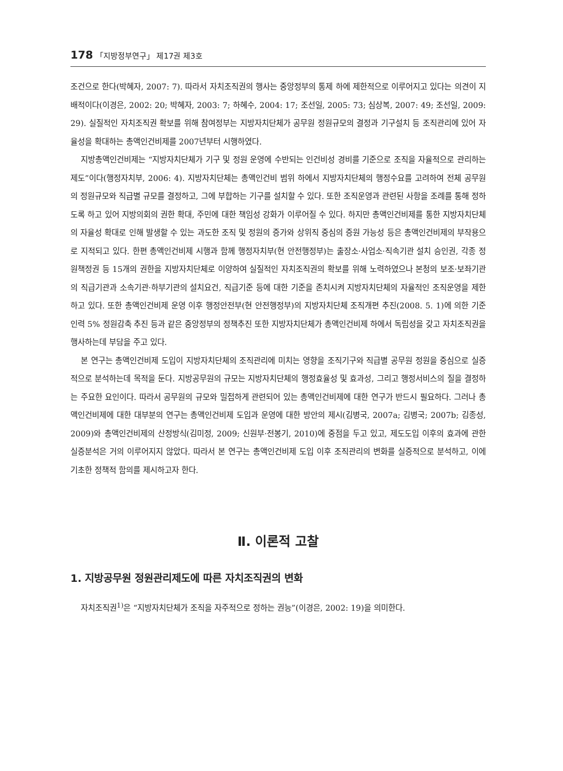178 「지방정부연구」 제17권 제3호
조건으로 한다(박혜자, 2007: 7). 따라서 자치조직권의 행사는 중앙정부의 통제 하에 제한적으로 이루어지고 있다는 의견이 지배적이다(이경은, 2002: 20; 박혜자, 2003: 7; 하혜수, 2004: 17; 조선일, 2005: 73; 심상복, 2007: 49; 조선일, 2009: 29). 실질적인 자치조직권 확보를 위해 참여정부는 지방자치단체가 공무원 정원규모의 결정과 기구설치 등 조직관리에 있어 자율성을 확대하는 총액인건비제를 2007년부터 시행하였다.
지방총액인건비제는 “지방자치단체가 기구 및 정원 운영에 수반되는 인건비성 경비를 기준으로 조직을 자율적으로 관리하는 제도”이다(행정자치부, 2006: 4). 지방자치단체는 총액인건비 범위 하에서 지방자치단체의 행정수요를 고려하여 전체 공무원의 정원규모와 직급별 규모를 결정하고, 그에 부합하는 기구를 설치할 수 있다. 또한 조직운영과 관련된 사항을 조례를 통해 정하도록 하고 있어 지방의회의 권한 확대, 주민에 대한 책임성 강화가 이루어질 수 있다. 하지만 총액인건비제를 통한 지방자치단체의 자율성 확대로 인해 발생할 수 있는 과도한 조직 및 정원의 증가와 상위직 중심의 증원 가능성 등은 총액인건비제의 부작용으로 지적되고 있다. 한편 총액인건비제 시행과 함께 행정자치부(현 안전행정부)는 출장소·사업소·직속기관 설치 승인권, 각종 정원책정권 등 15개의 권한을 지방자치단체로 이양하여 실질적인 자치조직권의 확보를 위해 노력하였으나 본청의 보조·보좌기관의 직급기관과 소속기관·하부기관의 설치요건, 직급기준 등에 대한 기준을 존치시켜 지방자치단체의 자율적인 조직운영을 제한하고 있다. 또한 총액인건비제 운영 이후 행정안전부(현 안전행정부)의 지방자치단체 조직개편 추진(2008. 5. 1)에 의한 기준인력 5% 정원감축 추진 등과 같은 중앙정부의 정책추진 또한 지방자치단체가 총액인건비제 하에서 독립성을 갖고 자치조직권을 행사하는데 부담을 주고 있다.
본 연구는 총액인건비제 도입이 지방자치단체의 조직관리에 미치는 영향을 조직기구와 직급별 공무원 정원을 중심으로 실증적으로 분석하는데 목적을 둔다. 지방공무원의 규모는 지방자치단체의 행정효율성 및 효과성, 그리고 행정서비스의 질을 결정하는 주요한 요인이다. 따라서 공무원의 규모와 밀접하게 관련되어 있는 총액인건비제에 대한 연구가 반드시 필요하다. 그러나 총액인건비제에 대한 대부분의 연구는 총액인건비제 도입과 운영에 대한 방안의 제시(김병국, 2007a; 김병국; 2007b; 김종성, 2009)와 총액인건비제의 산정방식(김미정, 2009; 신원부·전봉기, 2010)에 중점을 두고 있고, 제도도입 이후의 효과에 관한 실증분석은 거의 이루어지지 않았다. 따라서 본 연구는 총액인건비제 도입 이후 조직관리의 변화를 실증적으로 분석하고, 이에 기초한 정책적 함의를 제시하고자 한다.
Ⅱ. 이론적 고찰
1. 지방공무원 정원관리제도에 따른 자치조직권의 변화
자치조직권<sup>1)</sup>은 “지방자치단체가 조직을 자주적으로 정하는 권능”(이경은, 2002: 19)을 의미한다.